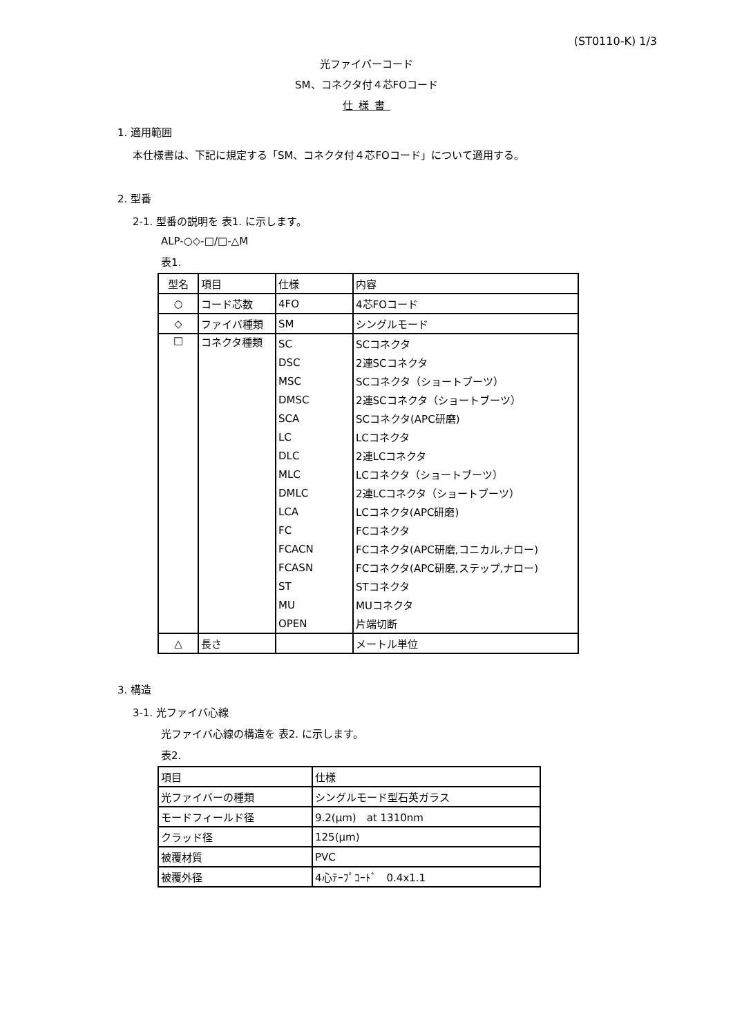(ST0110-K) 1/3
光ファイバーコード
SM、コネクタ付４芯FOコード
仕様書
1. 適用範囲
本仕様書は、下記に規定する「SM、コネクタ付４芯FOコード」について適用する。
2. 型番
2-1. 型番の説明を 表1. に示します。
ALP-○◇-□/□-△M
表1.
| 型名 | 項目 | 仕様 | 内容 |
| ○ | コード芯数 | 4FO | 4芯FOコード |
| ◇ | ファイバ種類 | SM | シングルモード |
| □ | コネクタ種類 | SC | SCコネクタ |
| | | DSC | 2連SCコネクタ |
| | | MSC | SCコネクタ（ショートブーツ） |
| | | DMSC | 2連SCコネクタ（ショートブーツ） |
| | | SCA | SCコネクタ(APC研磨) |
| | | LC | LCコネクタ |
| | | DLC | 2連LCコネクタ |
| | | MLC | LCコネクタ（ショートブーツ） |
| | | DMLC | 2連LCコネクタ（ショートブーツ） |
| | | LCA | LCコネクタ(APC研磨) |
| | | FC | FCコネクタ |
| | | FCACN | FCコネクタ(APC研磨,コニカル,ナロー) |
| | | FCASN | FCコネクタ(APC研磨,ステップ,ナロー) |
| | | ST | STコネクタ |
| | | MU | MUコネクタ |
| | | OPEN | 片端切断 |
| △ | 長さ | | メートル単位 |
3. 構造
3-1. 光ファイバ心線
光ファイバ心線の構造を 表2. に示します。
表2.
| 項目 | 仕様 |
| 光ファイバーの種類 | シングルモード型石英ガラス |
| モードフィールド径 | 9.2(μm) at 1310nm |
| クラッド径 | 125(μm) |
| 被覆材質 | PVC |
| 被覆外径 | 4心ﾃｰﾌﾟｺｰﾄﾞ 0.4x1.1 |